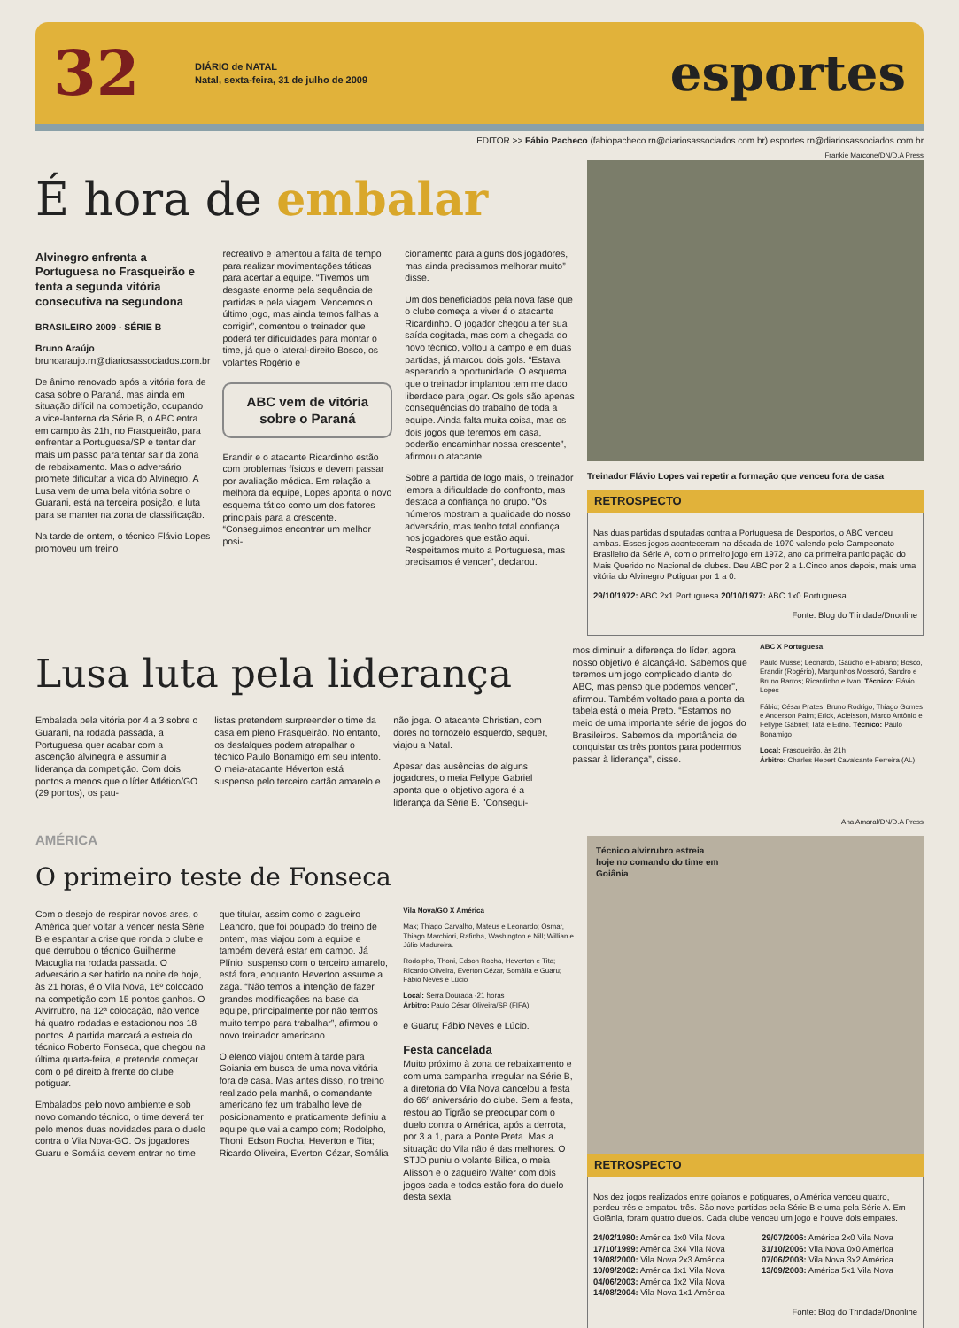32
DIÁRIO de NATAL
Natal, sexta-feira, 31 de julho de 2009
esportes
EDITOR >> Fábio Pacheco (fabiopacheco.rn@diariosassociados.com.br) esportes.rn@diariosassociados.com.br
É hora de embalar
Alvinegro enfrenta a Portuguesa no Frasqueirão e tenta a segunda vitória consecutiva na segundona
BRASILEIRO 2009 - SÉRIE B
Bruno Araújo
brunoaraujo.rn@diariosassociados.com.br
De ânimo renovado após a vitória fora de casa sobre o Paraná, mas ainda em situação difícil na competição, ocupando a vice-lanterna da Série B, o ABC entra em campo às 21h, no Frasqueirão, para enfrentar a Portuguesa/SP e tentar dar mais um passo para tentar sair da zona de rebaixamento. Mas o adversário promete dificultar a vida do Alvinegro. A Lusa vem de uma bela vitória sobre o Guarani, está na terceira posição, e luta para se manter na zona de classificação.
Na tarde de ontem, o técnico Flávio Lopes promoveu um treino
recreativo e lamentou a falta de tempo para realizar movimentações táticas para acertar a equipe. “Tivemos um desgaste enorme pela sequência de partidas e pela viagem. Vencemos o último jogo, mas ainda temos falhas a corrigir”, comentou o treinador que poderá ter dificuldades para montar o time, já que o lateral-direito Bosco, os volantes Rogério e
ABC vem de vitória sobre o Paraná
Erandir e o atacante Ricardinho estão com problemas físicos e devem passar por avaliação médica. Em relação a melhora da equipe, Lopes aponta o novo esquema tático como um dos fatores principais para a crescente. “Conseguimos encontrar um melhor posi-
cionamento para alguns dos jogadores, mas ainda precisamos melhorar muito” disse.
Um dos beneficiados pela nova fase que o clube começa a viver é o atacante Ricardinho. O jogador chegou a ter sua saída cogitada, mas com a chegada do novo técnico, voltou a campo e em duas partidas, já marcou dois gols. “Estava esperando a oportunidade. O esquema que o treinador implantou tem me dado liberdade para jogar. Os gols são apenas consequências do trabalho de toda a equipe. Ainda falta muita coisa, mas os dois jogos que teremos em casa, poderão encaminhar nossa crescente”, afirmou o atacante.
Sobre a partida de logo mais, o treinador lembra a dificuldade do confronto, mas destaca a confiança no grupo. “Os números mostram a qualidade do nosso adversário, mas tenho total confiança nos jogadores que estão aqui. Respeitamos muito a Portuguesa, mas precisamos é vencer”, declarou.
Frankie Marcone/DN/D.A Press
Treinador Flávio Lopes vai repetir a formação que venceu fora de casa
RETROSPECTO
Nas duas partidas disputadas contra a Portuguesa de Desportos, o ABC venceu ambas. Esses jogos aconteceram na década de 1970 valendo pelo Campeonato Brasileiro da Série A, com o primeiro jogo em 1972, ano da primeira participação do Mais Querido no Nacional de clubes. Deu ABC por 2 a 1.Cinco anos depois, mais uma vitória do Alvinegro Potiguar por 1 a 0.
29/10/1972: ABC 2x1 Portuguesa 20/10/1977: ABC 1x0 Portuguesa
Fonte: Blog do Trindade/Dnonline
Lusa luta pela liderança
Embalada pela vitória por 4 a 3 sobre o Guarani, na rodada passada, a Portuguesa quer acabar com a ascenção alvinegra e assumir a liderança da competição. Com dois pontos a menos que o líder Atlético/GO (29 pontos), os pau-
listas pretendem surpreender o time da casa em pleno Frasqueirão. No entanto, os desfalques podem atrapalhar o técnico Paulo Bonamigo em seu intento. O meia-atacante Héverton está suspenso pelo terceiro cartão amarelo e
não joga. O atacante Christian, com dores no tornozelo esquerdo, sequer, viajou a Natal.
Apesar das ausências de alguns jogadores, o meia Fellype Gabriel aponta que o objetivo agora é a liderança da Série B. "Consegui-
mos diminuir a diferença do líder, agora nosso objetivo é alcançá-lo. Sabemos que teremos um jogo complicado diante do ABC, mas penso que podemos vencer", afirmou. Também voltado para a ponta da tabela está o meia Preto. “Estamos no meio de uma importante série de jogos do Brasileiros. Sabemos da importância de conquistar os três pontos para podermos passar à liderança”, disse.
ABC X Portuguesa
Paulo Musse; Leonardo, Gaúcho e Fabiano; Bosco, Erandir (Rogério), Marquinhos Mossoró, Sandro e Bruno Barros; Ricardinho e Ivan. Técnico: Flávio Lopes
Fábio; César Prates, Bruno Rodrigo, Thiago Gomes e Anderson Paim; Erick, Acleisson, Marco Antônio e Fellype Gabriel; Tatá e Edno. Técnico: Paulo Bonamigo
Local: Frasqueirão, às 21h
Árbitro: Charles Hebert Cavalcante Ferreira (AL)
AMÉRICA
O primeiro teste de Fonseca
Com o desejo de respirar novos ares, o América quer voltar a vencer nesta Série B e espantar a crise que ronda o clube e que derrubou o técnico Guilherme Macuglia na rodada passada. O adversário a ser batido na noite de hoje, às 21 horas, é o Vila Nova, 16º colocado na competição com 15 pontos ganhos. O Alvirrubro, na 12ª colocação, não vence há quatro rodadas e estacionou nos 18 pontos. A partida marcará a estreia do técnico Roberto Fonseca, que chegou na última quarta-feira, e pretende começar com o pé direito à frente do clube potiguar.
Embalados pelo novo ambiente e sob novo comando técnico, o time deverá ter pelo menos duas novidades para o duelo contra o Vila Nova-GO. Os jogadores Guaru e Somália devem entrar no time
que titular, assim como o zagueiro Leandro, que foi poupado do treino de ontem, mas viajou com a equipe e também deverá estar em campo. Já Plínio, suspenso com o terceiro amarelo, está fora, enquanto Heverton assume a zaga. “Não temos a intenção de fazer grandes modificações na base da equipe, principalmente por não termos muito tempo para trabalhar”, afirmou o novo treinador americano.
O elenco viajou ontem à tarde para Goiania em busca de uma nova vitória fora de casa. Mas antes disso, no treino realizado pela manhã, o comandante americano fez um trabalho leve de posicionamento e praticamente definiu a equipe que vai a campo com; Rodolpho, Thoni, Edson Rocha, Heverton e Tita; Ricardo Oliveira, Everton Cézar, Somália
Vila Nova/GO X América
Max; Thiago Carvalho, Mateus e Leonardo; Osmar, Thiago Marchiori, Rafinha, Washington e Nill; Willian e Júlio Madureira.
Rodolpho, Thoni, Edson Rocha, Heverton e Tita; Ricardo Oliveira, Everton Cézar, Somália e Guaru; Fábio Neves e Lúcio
Local: Serra Dourada -21 horas
Árbitro: Paulo César Oliveira/SP (FIFA)
e Guaru; Fábio Neves e Lúcio.
Festa cancelada
Muito próximo à zona de rebaixamento e com uma campanha irregular na Série B, a diretoria do Vila Nova cancelou a festa do 66º aniversário do clube. Sem a festa, restou ao Tigrão se preocupar com o duelo contra o América, após a derrota, por 3 a 1, para a Ponte Preta. Mas a situação do Vila não é das melhores. O STJD puniu o volante Bilica, o meia Alisson e o zagueiro Walter com dois jogos cada e todos estão fora do duelo desta sexta.
Ana Amaral/DN/D.A Press
Técnico alvirrubro estreia hoje no comando do time em Goiânia
RETROSPECTO
Nos dez jogos realizados entre goianos e potiguares, o América venceu quatro, perdeu três e empatou três. São nove partidas pela Série B e uma pela Série A. Em Goiânia, foram quatro duelos. Cada clube venceu um jogo e houve dois empates.
24/02/1980: América 1x0 Vila Nova
17/10/1999: América 3x4 Vila Nova
19/08/2000: Vila Nova 2x3 América
10/09/2002: América 1x1 Vila Nova
04/06/2003: América 1x2 Vila Nova
14/08/2004: Vila Nova 1x1 América
29/07/2006: América 2x0 Vila Nova
31/10/2006: Vila Nova 0x0 América
07/06/2008: Vila Nova 3x2 América
13/09/2008: América 5x1 Vila Nova
Fonte: Blog do Trindade/Dnonline